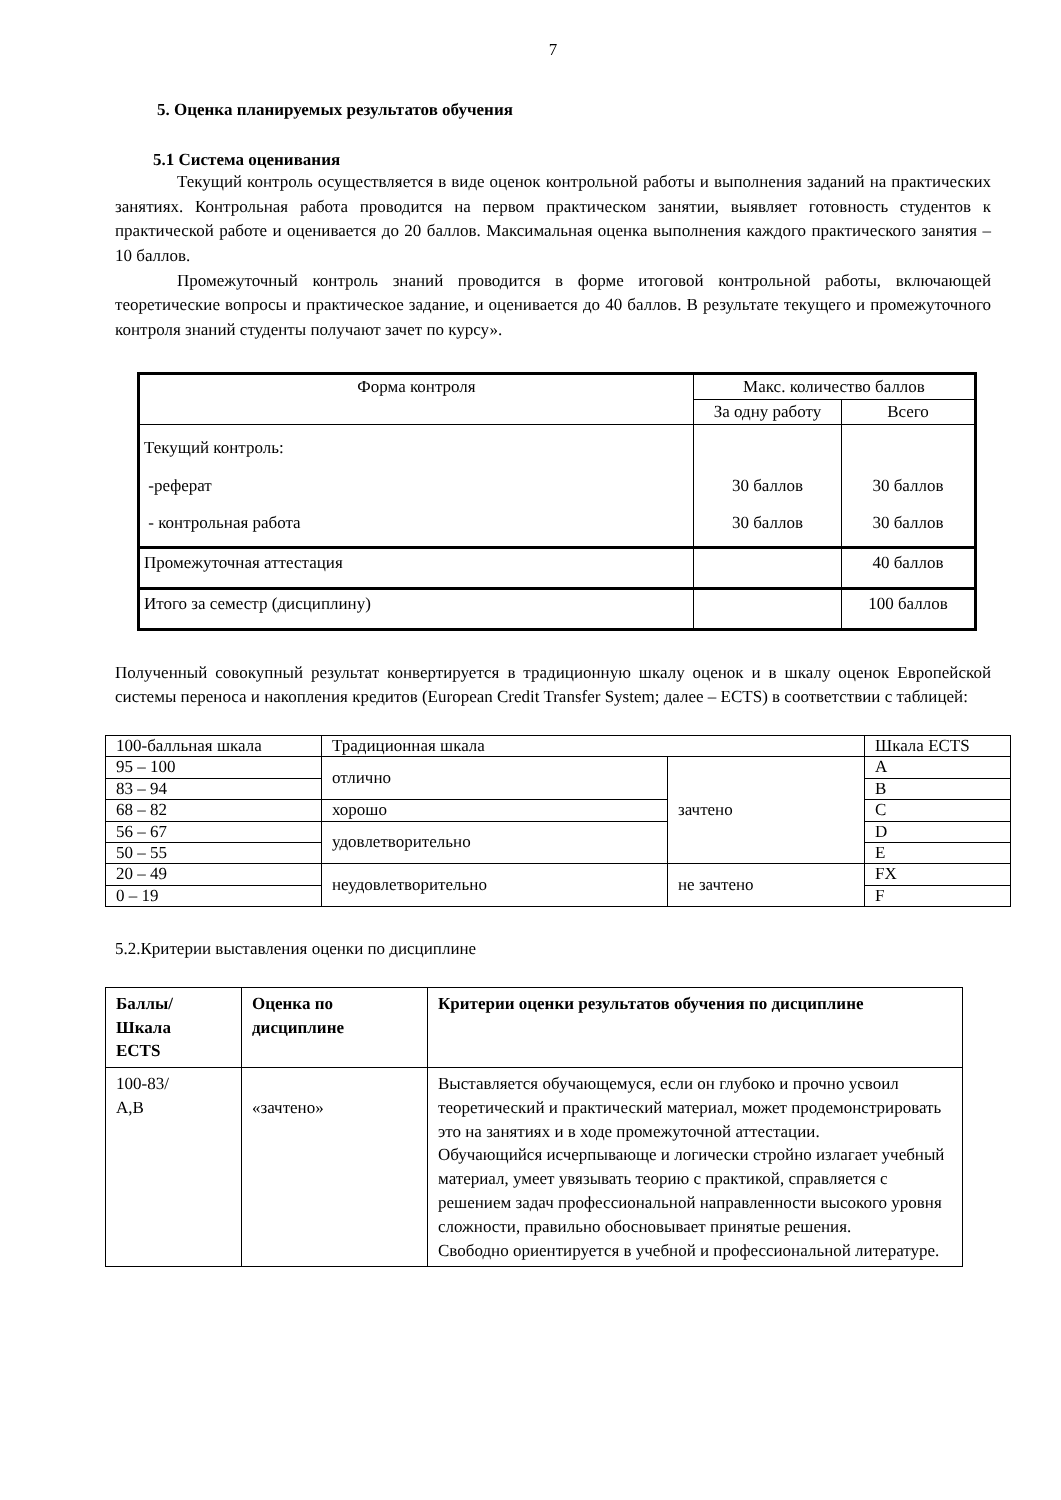7
5. Оценка планируемых результатов обучения
5.1 Система оценивания
Текущий контроль осуществляется в виде оценок контрольной работы и выполнения заданий на практических занятиях. Контрольная работа проводится на первом практическом занятии, выявляет готовность студентов к практической работе и оценивается до 20 баллов. Максимальная оценка выполнения каждого практического занятия – 10 баллов.
Промежуточный контроль знаний проводится в форме итоговой контрольной работы, включающей теоретические вопросы и практическое задание, и оценивается до 40 баллов. В результате текущего и промежуточного контроля знаний студенты получают зачет по курсу».
| Форма контроля | Макс. количество баллов | |
| --- | --- | --- |
| | За одну работу | Всего |
| Текущий контроль: -реферат - контрольная работа | 30 баллов 30 баллов | 30 баллов 30 баллов |
| Промежуточная аттестация | | 40 баллов |
| Итого за семестр (дисциплину) | | 100 баллов |
Полученный совокупный результат конвертируется в традиционную шкалу оценок и в шкалу оценок Европейской системы переноса и накопления кредитов (European Credit Transfer System; далее – ECTS) в соответствии с таблицей:
| 100-балльная шкала | Традиционная шкала | | Шкала ECTS |
| 95 – 100 | отлично | зачтено | A |
| 83 – 94 | | | B |
| 68 – 82 | хорошо | | C |
| 56 – 67 | удовлетворительно | | D |
| 50 – 55 | | | E |
| 20 – 49 | неудовлетворительно | не зачтено | FX |
| 0 – 19 | | | F |
5.2.Критерии выставления оценки по дисциплине
| Баллы/ Шкала ECTS | Оценка по дисциплине | Критерии оценки результатов обучения по дисциплине |
| 100-83/ A,B | «зачтено» | Выставляется обучающемуся, если он глубоко и прочно усвоил теоретический и практический материал, может продемонстрировать это на занятиях и в ходе промежуточной аттестации. Обучающийся исчерпывающе и логически стройно излагает учебный материал, умеет увязывать теорию с практикой, справляется с решением задач профессиональной направленности высокого уровня сложности, правильно обосновывает принятые решения. Свободно ориентируется в учебной и профессиональной литературе. |